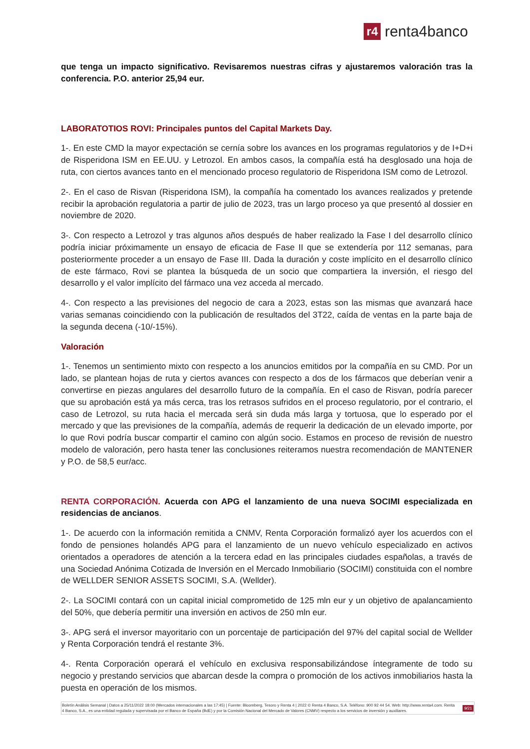r4 renta4banco
que tenga un impacto significativo. Revisaremos nuestras cifras y ajustaremos valoración tras la conferencia. P.O. anterior 25,94 eur.
LABORATOTIOS ROVI: Principales puntos del Capital Markets Day.
1-. En este CMD la mayor expectación se cernía sobre los avances en los programas regulatorios y de I+D+i de Risperidona ISM en EE.UU. y Letrozol. En ambos casos, la compañía está ha desglosado una hoja de ruta, con ciertos avances tanto en el mencionado proceso regulatorio de Risperidona ISM como de Letrozol.
2-. En el caso de Risvan (Risperidona ISM), la compañía ha comentado los avances realizados y pretende recibir la aprobación regulatoria a partir de julio de 2023, tras un largo proceso ya que presentó al dossier en noviembre de 2020.
3-. Con respecto a Letrozol y tras algunos años después de haber realizado la Fase I del desarrollo clínico podría iniciar próximamente un ensayo de eficacia de Fase II que se extendería por 112 semanas, para posteriormente proceder a un ensayo de Fase III. Dada la duración y coste implícito en el desarrollo clínico de este fármaco, Rovi se plantea la búsqueda de un socio que compartiera la inversión, el riesgo del desarrollo y el valor implícito del fármaco una vez acceda al mercado.
4-. Con respecto a las previsiones del negocio de cara a 2023, estas son las mismas que avanzará hace varias semanas coincidiendo con la publicación de resultados del 3T22, caída de ventas en la parte baja de la segunda decena (-10/-15%).
Valoración
1-. Tenemos un sentimiento mixto con respecto a los anuncios emitidos por la compañía en su CMD. Por un lado, se plantean hojas de ruta y ciertos avances con respecto a dos de los fármacos que deberían venir a convertirse en piezas angulares del desarrollo futuro de la compañía. En el caso de Risvan, podría parecer que su aprobación está ya más cerca, tras los retrasos sufridos en el proceso regulatorio, por el contrario, el caso de Letrozol, su ruta hacia el mercada será sin duda más larga y tortuosa, que lo esperado por el mercado y que las previsiones de la compañía, además de requerir la dedicación de un elevado importe, por lo que Rovi podría buscar compartir el camino con algún socio. Estamos en proceso de revisión de nuestro modelo de valoración, pero hasta tener las conclusiones reiteramos nuestra recomendación de MANTENER y P.O. de 58,5 eur/acc.
RENTA CORPORACIÓN. Acuerda con APG el lanzamiento de una nueva SOCIMI especializada en residencias de ancianos.
1-. De acuerdo con la información remitida a CNMV, Renta Corporación formalizó ayer los acuerdos con el fondo de pensiones holandés APG para el lanzamiento de un nuevo vehículo especializado en activos orientados a operadores de atención a la tercera edad en las principales ciudades españolas, a través de una Sociedad Anónima Cotizada de Inversión en el Mercado Inmobiliario (SOCIMI) constituida con el nombre de WELLDER SENIOR ASSETS SOCIMI, S.A. (Wellder).
2-. La SOCIMI contará con un capital inicial comprometido de 125 mln eur y un objetivo de apalancamiento del 50%, que debería permitir una inversión en activos de 250 mln eur.
3-. APG será el inversor mayoritario con un porcentaje de participación del 97% del capital social de Wellder y Renta Corporación tendrá el restante 3%.
4-. Renta Corporación operará el vehículo en exclusiva responsabilizándose íntegramente de todo su negocio y prestando servicios que abarcan desde la compra o promoción de los activos inmobiliarios hasta la puesta en operación de los mismos.
Boletín Análisis Semanal | Datos a 25/11/2022 18:00 (Mercados internacionales a las 17:45) | Fuente: Bloomberg, Tesoro y Renta 4 | 2022 © Renta 4 Banco, S.A. Teléfono: 900 92 44 54. Web: http://www.renta4.com. Renta 4 Banco, S.A., es una entidad regulada y supervisada por el Banco de España (BdE) y por la Comisión Nacional del Mercado de Valores (CNMV) respecto a los servicios de inversión y auxiliares. 9/21